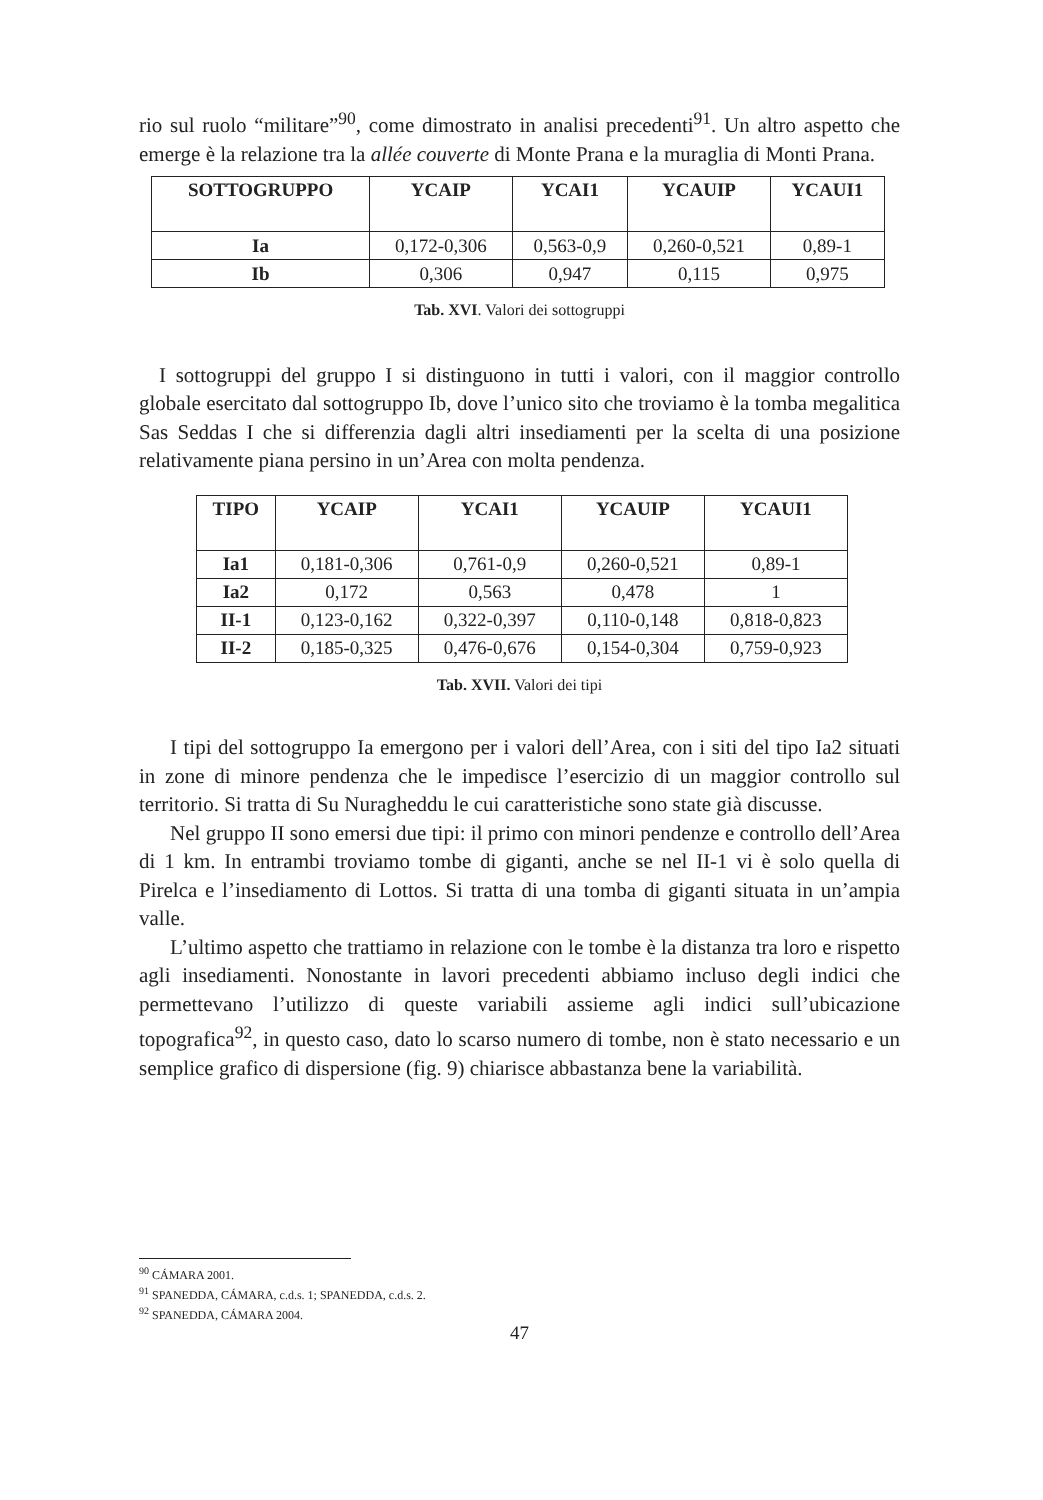rio sul ruolo “militare”<sup>90</sup>, come dimostrato in analisi precedenti<sup>91</sup>. Un altro aspetto che emerge è la relazione tra la allée couverte di Monte Prana e la muraglia di Monti Prana.
| SOTTOGRUPPO | YCAIP | YCAI1 | YCAUIP | YCAUI1 |
| --- | --- | --- | --- | --- |
| Ia | 0,172-0,306 | 0,563-0,9 | 0,260-0,521 | 0,89-1 |
| Ib | 0,306 | 0,947 | 0,115 | 0,975 |
Tab. XVI. Valori dei sottogruppi
I sottogruppi del gruppo I si distinguono in tutti i valori, con il maggior controllo globale esercitato dal sottogruppo Ib, dove l’unico sito che troviamo è la tomba megalitica Sas Seddas I che si differenzia dagli altri insediamenti per la scelta di una posizione relativamente piana persino in un’Area con molta pendenza.
| TIPO | YCAIP | YCAI1 | YCAUIP | YCAUI1 |
| --- | --- | --- | --- | --- |
| Ia1 | 0,181-0,306 | 0,761-0,9 | 0,260-0,521 | 0,89-1 |
| Ia2 | 0,172 | 0,563 | 0,478 | 1 |
| II-1 | 0,123-0,162 | 0,322-0,397 | 0,110-0,148 | 0,818-0,823 |
| II-2 | 0,185-0,325 | 0,476-0,676 | 0,154-0,304 | 0,759-0,923 |
Tab. XVII. Valori dei tipi
I tipi del sottogruppo Ia emergono per i valori dell’Area, con i siti del tipo Ia2 situati in zone di minore pendenza che le impedisce l’esercizio di un maggior controllo sul territorio. Si tratta di Su Nuragheddu le cui caratteristiche sono state già discusse.
Nel gruppo II sono emersi due tipi: il primo con minori pendenze e controllo dell’Area di 1 km. In entrambi troviamo tombe di giganti, anche se nel II-1 vi è solo quella di Pirelca e l’insediamento di Lottos. Si tratta di una tomba di giganti situata in un’ampia valle.
L’ultimo aspetto che trattiamo in relazione con le tombe è la distanza tra loro e rispetto agli insediamenti. Nonostante in lavori precedenti abbiamo incluso degli indici che permettevano l’utilizzo di queste variabili assieme agli indici sull’ubicazione topografica<sup>92</sup>, in questo caso, dato lo scarso numero di tombe, non è stato necessario e un semplice grafico di dispersione (fig. 9) chiarisce abbastanza bene la variabilità.
<sup>90</sup> CÁMARA 2001.
<sup>91</sup> SPANEDDA, CÁMARA, c.d.s. 1; SPANEDDA, c.d.s. 2.
<sup>92</sup> SPANEDDA, CÁMARA 2004.
47